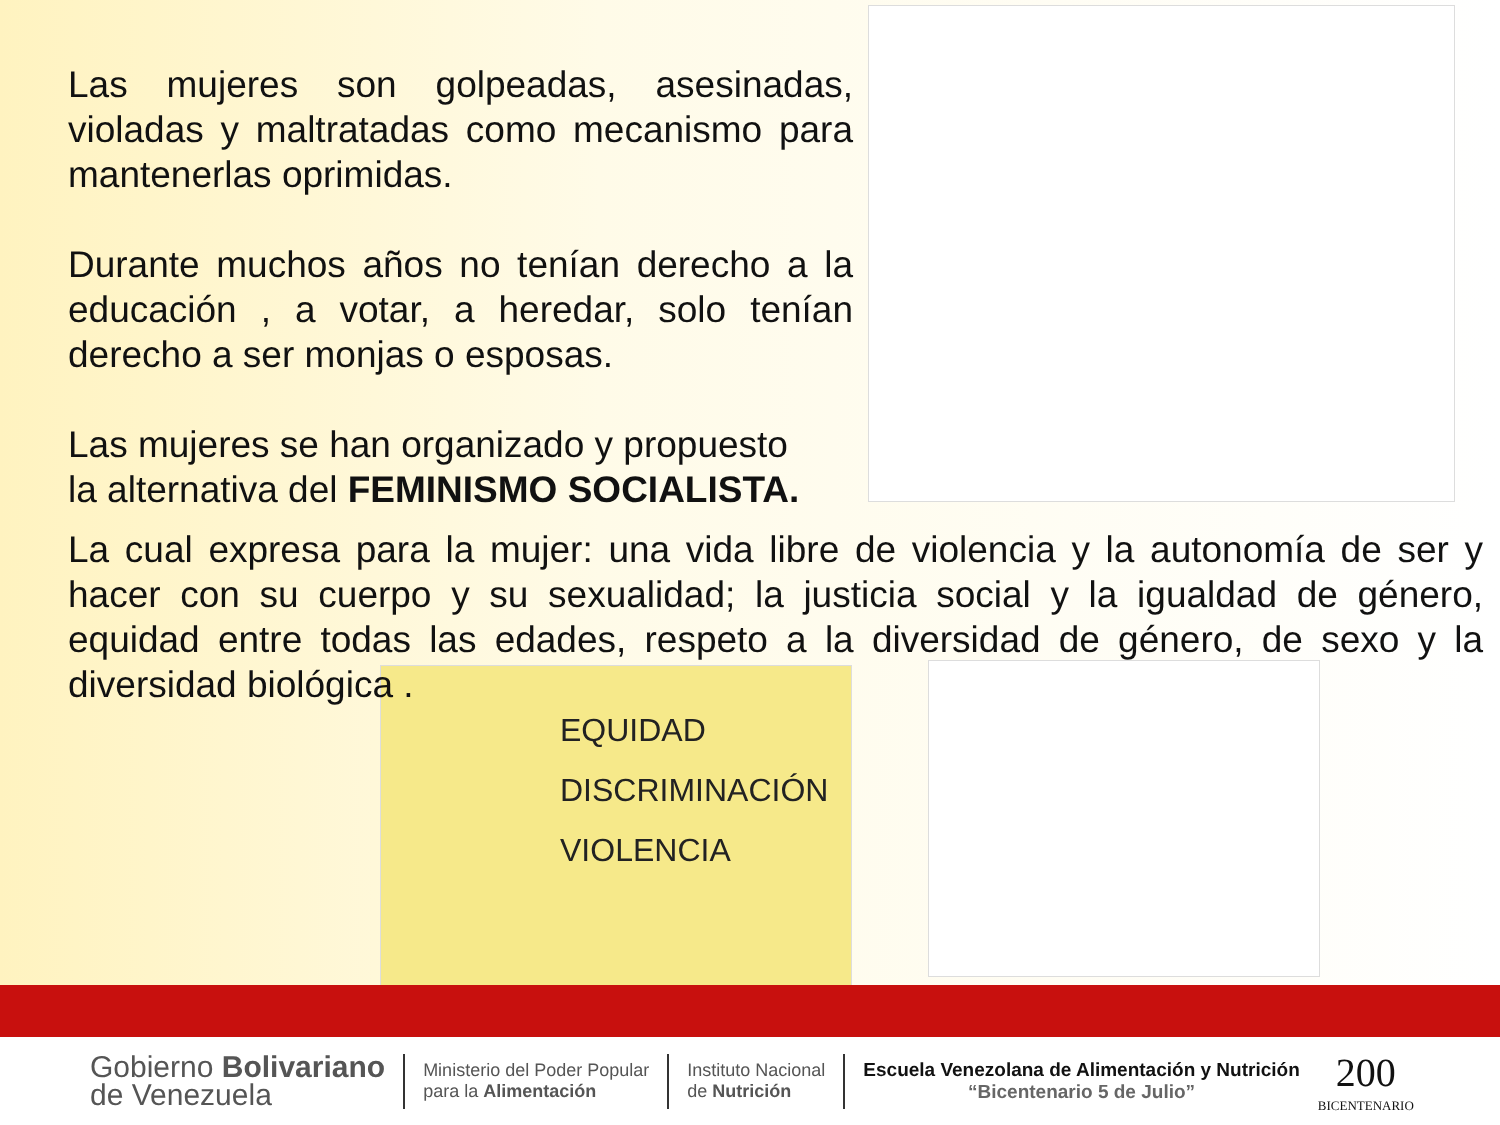Las mujeres son golpeadas, asesinadas, violadas y maltratadas como mecanismo para mantenerlas oprimidas.
Durante muchos años no tenían derecho a la educación , a votar, a heredar, solo tenían derecho a ser monjas o esposas.
Las mujeres se han organizado y propuesto
la alternativa del FEMINISMO SOCIALISTA.
La cual expresa para la mujer: una vida libre de violencia y la autonomía de ser y hacer con su cuerpo y su sexualidad; la justicia social y la igualdad de género, equidad entre todas las edades, respeto a la diversidad de género, de sexo y la diversidad biológica .
EQUIDAD
DISCRIMINACIÓN
VIOLENCIA
Gobierno Bolivariano
de Venezuela
Ministerio del Poder Popular
para la Alimentación
Instituto Nacional
de Nutrición
Escuela Venezolana de Alimentación y Nutrición
“Bicentenario 5 de Julio”
200
BICENTENARIO